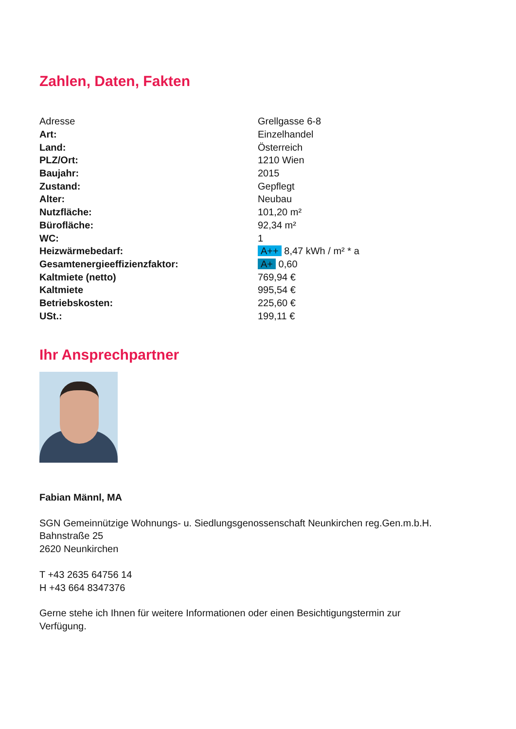Zahlen, Daten, Fakten
| Adresse | Grellgasse 6-8 |
| Art: | Einzelhandel |
| Land: | Österreich |
| PLZ/Ort: | 1210 Wien |
| Baujahr: | 2015 |
| Zustand: | Gepflegt |
| Alter: | Neubau |
| Nutzfläche: | 101,20 m² |
| Bürofläche: | 92,34 m² |
| WC: | 1 |
| Heizwärmebedarf: | A++ 8,47 kWh / m² * a |
| Gesamtenergieeffizienzfaktor: | A+ 0,60 |
| Kaltmiete (netto) | 769,94 € |
| Kaltmiete | 995,54 € |
| Betriebskosten: | 225,60 € |
| USt.: | 199,11 € |
Ihr Ansprechpartner
Fabian Männl, MA
SGN Gemeinnützige Wohnungs- u. Siedlungsgenossenschaft Neunkirchen reg.Gen.m.b.H.
Bahnstraße 25
2620 Neunkirchen
T +43 2635 64756 14
H +43 664 8347376
Gerne stehe ich Ihnen für weitere Informationen oder einen Besichtigungstermin zur
Verfügung.